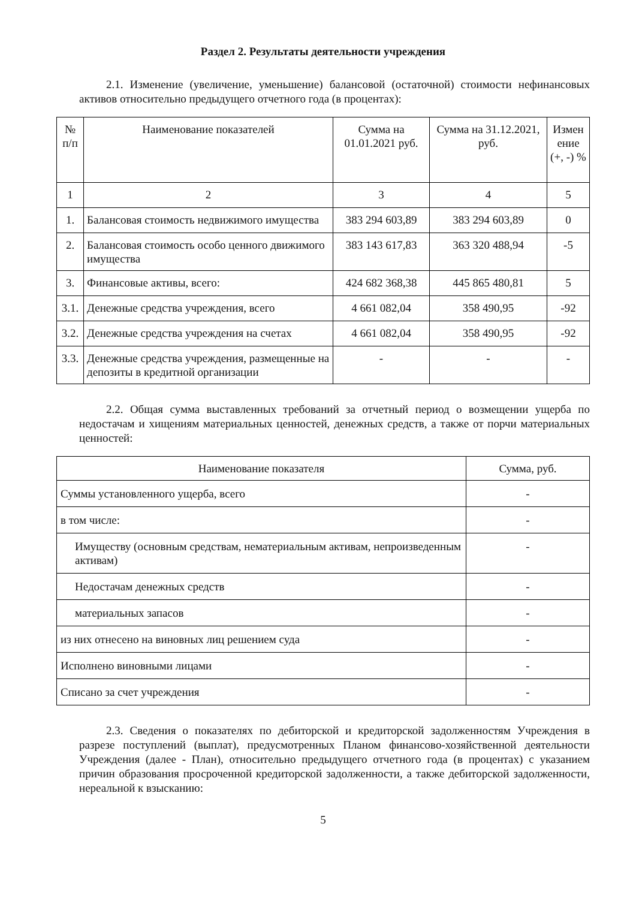Раздел 2. Результаты деятельности учреждения
2.1. Изменение (увеличение, уменьшение) балансовой (остаточной) стоимости нефинансовых активов относительно предыдущего отчетного года (в процентах):
| № п/п | Наименование показателей | Сумма на 01.01.2021 руб. | Сумма на 31.12.2021, руб. | Измен ение (+, -) % |
| --- | --- | --- | --- | --- |
| 1 | 2 | 3 | 4 | 5 |
| 1. | Балансовая стоимость недвижимого имущества | 383 294 603,89 | 383 294 603,89 | 0 |
| 2. | Балансовая стоимость особо ценного движимого имущества | 383 143 617,83 | 363 320 488,94 | -5 |
| 3. | Финансовые активы, всего: | 424 682 368,38 | 445 865 480,81 | 5 |
| 3.1. | Денежные средства учреждения, всего | 4 661 082,04 | 358 490,95 | -92 |
| 3.2. | Денежные средства учреждения на счетах | 4 661 082,04 | 358 490,95 | -92 |
| 3.3. | Денежные средства учреждения, размещенные на депозиты в кредитной организации | - | - | - |
2.2. Общая сумма выставленных требований за отчетный период о возмещении ущерба по недостачам и хищениям материальных ценностей, денежных средств, а также от порчи материальных ценностей:
| Наименование показателя | Сумма, руб. |
| --- | --- |
| Суммы установленного ущерба, всего | - |
| в том числе: | - |
| Имуществу (основным средствам, нематериальным активам, непроизведенным активам) | - |
| Недостачам денежных средств | - |
| материальных запасов | - |
| из них отнесено на виновных лиц решением суда | - |
| Исполнено виновными лицами | - |
| Списано за счет учреждения | - |
2.3. Сведения о показателях по дебиторской и кредиторской задолженностям Учреждения в разрезе поступлений (выплат), предусмотренных Планом финансово-хозяйственной деятельности Учреждения (далее - План), относительно предыдущего отчетного года (в процентах) с указанием причин образования просроченной кредиторской задолженности, а также дебиторской задолженности, нереальной к взысканию:
5